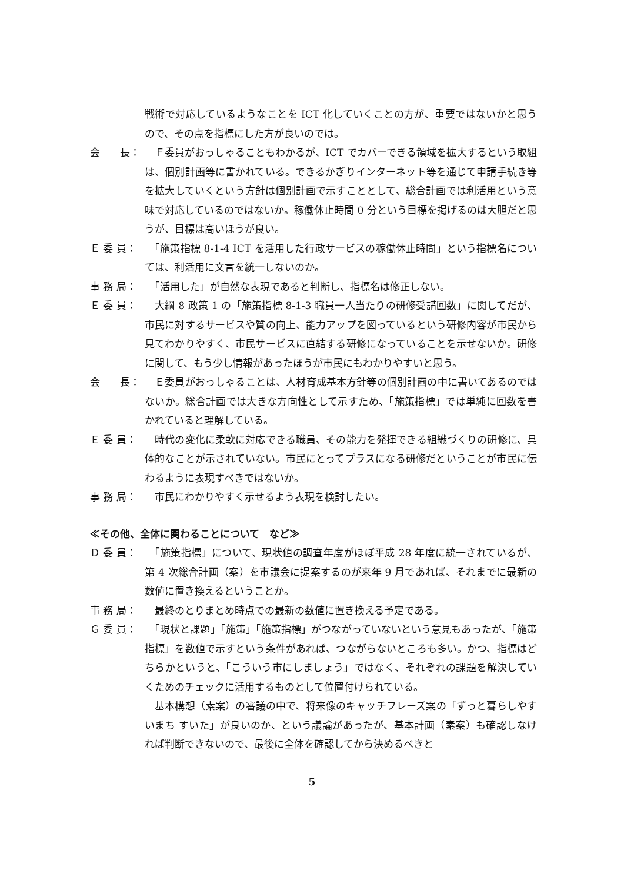戦術で対応しているようなことを ICT 化していくことの方が、重要ではないかと思うので、その点を指標にした方が良いのでは。
会　　長： 　Ｆ委員がおっしゃることもわかるが、ICT でカバーできる領域を拡大するという取組は、個別計画等に書かれている。できるかぎりインターネット等を通じて申請手続き等を拡大していくという方針は個別計画で示すこととして、総合計画では利活用という意味で対応しているのではないか。稼働休止時間 0 分という目標を掲げるのは大胆だと思うが、目標は高いほうが良い。
Ｅ 委 員： 　「施策指標 8-1-4 ICT を活用した行政サービスの稼働休止時間」という指標名については、利活用に文言を統一しないのか。
事 務 局： 　「活用した」が自然な表現であると判断し、指標名は修正しない。
Ｅ 委 員： 　大綱 8 政策 1 の「施策指標 8-1-3 職員一人当たりの研修受講回数」に関してだが、市民に対するサービスや質の向上、能力アップを図っているという研修内容が市民から見てわかりやすく、市民サービスに直結する研修になっていることを示せないか。研修に関して、もう少し情報があったほうが市民にもわかりやすいと思う。
会　　長： 　Ｅ委員がおっしゃることは、人材育成基本方針等の個別計画の中に書いてあるのではないか。総合計画では大きな方向性として示すため、「施策指標」では単純に回数を書かれていると理解している。
Ｅ 委 員： 　時代の変化に柔軟に対応できる職員、その能力を発揮できる組織づくりの研修に、具体的なことが示されていない。市民にとってプラスになる研修だということが市民に伝わるように表現すべきではないか。
事 務 局： 　市民にわかりやすく示せるよう表現を検討したい。
≪その他、全体に関わることについて　など≫
Ｄ 委 員： 　「施策指標」について、現状値の調査年度がほぼ平成 28 年度に統一されているが、第 4 次総合計画（案）を市議会に提案するのが来年 9 月であれば、それまでに最新の数値に置き換えるということか。
事 務 局： 　最終のとりまとめ時点での最新の数値に置き換える予定である。
Ｇ 委 員： 　「現状と課題」「施策」「施策指標」がつながっていないという意見もあったが、「施策指標」を数値で示すという条件があれば、つながらないところも多い。かつ、指標はどちらかというと、「こういう市にしましょう」ではなく、それぞれの課題を解決していくためのチェックに活用するものとして位置付けられている。
　基本構想（素案）の審議の中で、将来像のキャッチフレーズ案の「ずっと暮らしやすいまち すいた」が良いのか、という議論があったが、基本計画（素案）も確認しなければ判断できないので、最後に全体を確認してから決めるべきと
5